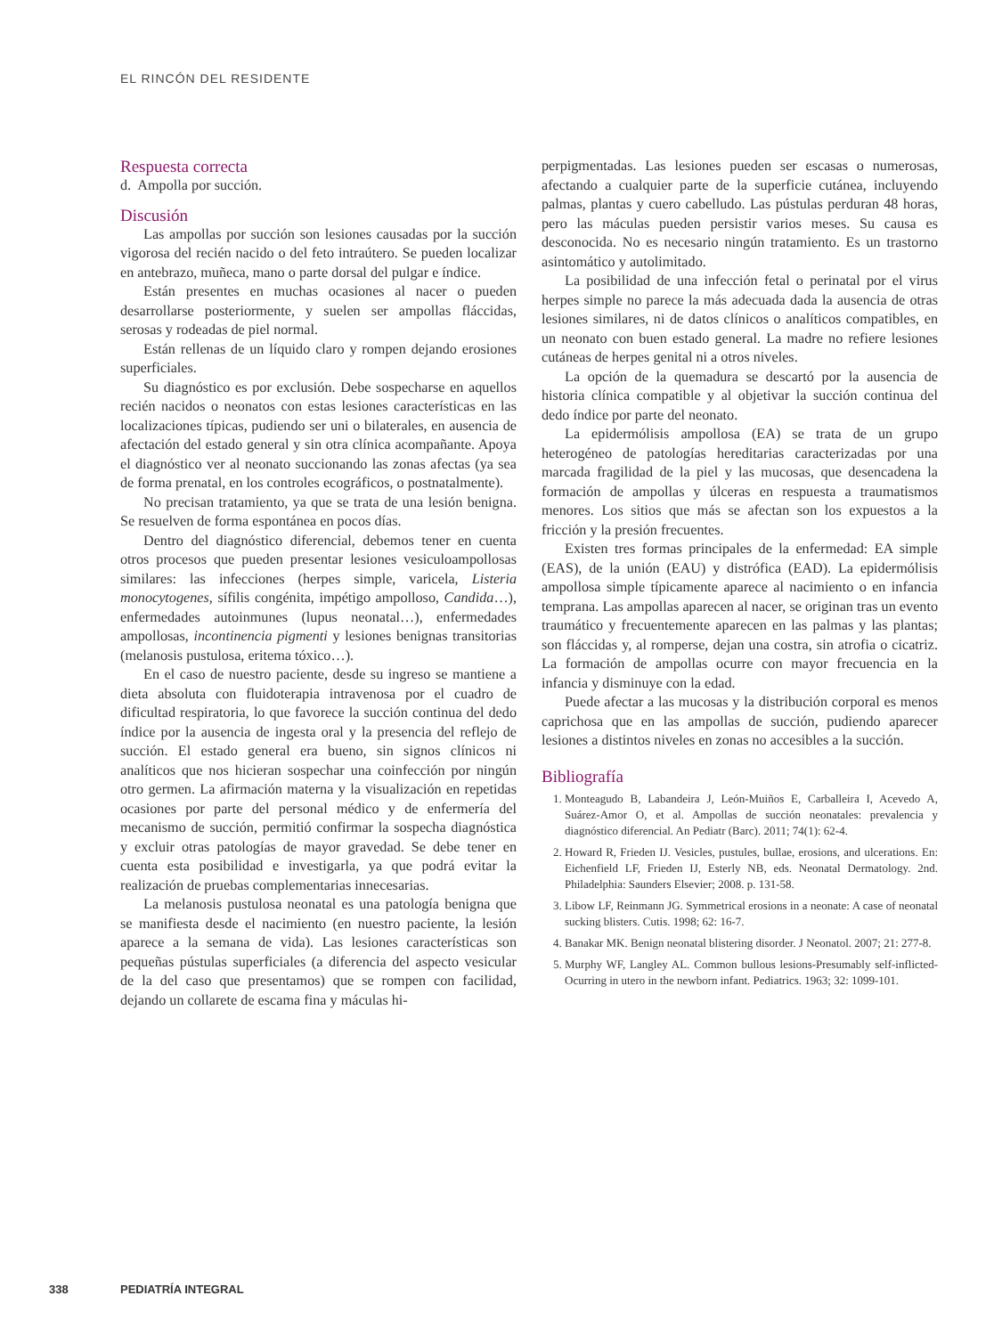EL RINCÓN DEL RESIDENTE
Respuesta correcta
d. Ampolla por succión.
Discusión
Las ampollas por succión son lesiones causadas por la succión vigorosa del recién nacido o del feto intraútero. Se pueden localizar en antebrazo, muñeca, mano o parte dorsal del pulgar e índice.
Están presentes en muchas ocasiones al nacer o pueden desarrollarse posteriormente, y suelen ser ampollas fláccidas, serosas y rodeadas de piel normal.
Están rellenas de un líquido claro y rompen dejando erosiones superficiales.
Su diagnóstico es por exclusión. Debe sospecharse en aquellos recién nacidos o neonatos con estas lesiones características en las localizaciones típicas, pudiendo ser uni o bilaterales, en ausencia de afectación del estado general y sin otra clínica acompañante. Apoya el diagnóstico ver al neonato succionando las zonas afectas (ya sea de forma prenatal, en los controles ecográficos, o postnatalmente).
No precisan tratamiento, ya que se trata de una lesión benigna. Se resuelven de forma espontánea en pocos días.
Dentro del diagnóstico diferencial, debemos tener en cuenta otros procesos que pueden presentar lesiones vesiculoampollosas similares: las infecciones (herpes simple, varicela, Listeria monocytogenes, sífilis congénita, impétigo ampolloso, Candida…), enfermedades autoinmunes (lupus neonatal…), enfermedades ampollosas, incontinencia pigmenti y lesiones benignas transitorias (melanosis pustulosa, eritema tóxico…).
En el caso de nuestro paciente, desde su ingreso se mantiene a dieta absoluta con fluidoterapia intravenosa por el cuadro de dificultad respiratoria, lo que favorece la succión continua del dedo índice por la ausencia de ingesta oral y la presencia del reflejo de succión. El estado general era bueno, sin signos clínicos ni analíticos que nos hicieran sospechar una coinfección por ningún otro germen. La afirmación materna y la visualización en repetidas ocasiones por parte del personal médico y de enfermería del mecanismo de succión, permitió confirmar la sospecha diagnóstica y excluir otras patologías de mayor gravedad. Se debe tener en cuenta esta posibilidad e investigarla, ya que podrá evitar la realización de pruebas complementarias innecesarias.
La melanosis pustulosa neonatal es una patología benigna que se manifiesta desde el nacimiento (en nuestro paciente, la lesión aparece a la semana de vida). Las lesiones características son pequeñas pústulas superficiales (a diferencia del aspecto vesicular de la del caso que presentamos) que se rompen con facilidad, dejando un collarete de escama fina y máculas hi-
perpigmentadas. Las lesiones pueden ser escasas o numerosas, afectando a cualquier parte de la superficie cutánea, incluyendo palmas, plantas y cuero cabelludo. Las pústulas perduran 48 horas, pero las máculas pueden persistir varios meses. Su causa es desconocida. No es necesario ningún tratamiento. Es un trastorno asintomático y autolimitado.
La posibilidad de una infección fetal o perinatal por el virus herpes simple no parece la más adecuada dada la ausencia de otras lesiones similares, ni de datos clínicos o analíticos compatibles, en un neonato con buen estado general. La madre no refiere lesiones cutáneas de herpes genital ni a otros niveles.
La opción de la quemadura se descartó por la ausencia de historia clínica compatible y al objetivar la succión continua del dedo índice por parte del neonato.
La epidermólisis ampollosa (EA) se trata de un grupo heterogéneo de patologías hereditarias caracterizadas por una marcada fragilidad de la piel y las mucosas, que desencadena la formación de ampollas y úlceras en respuesta a traumatismos menores. Los sitios que más se afectan son los expuestos a la fricción y la presión frecuentes.
Existen tres formas principales de la enfermedad: EA simple (EAS), de la unión (EAU) y distrófica (EAD). La epidermólisis ampollosa simple típicamente aparece al nacimiento o en infancia temprana. Las ampollas aparecen al nacer, se originan tras un evento traumático y frecuentemente aparecen en las palmas y las plantas; son fláccidas y, al romperse, dejan una costra, sin atrofia o cicatriz. La formación de ampollas ocurre con mayor frecuencia en la infancia y disminuye con la edad.
Puede afectar a las mucosas y la distribución corporal es menos caprichosa que en las ampollas de succión, pudiendo aparecer lesiones a distintos niveles en zonas no accesibles a la succión.
Bibliografía
1. Monteagudo B, Labandeira J, León-Muiños E, Carballeira I, Acevedo A, Suárez-Amor O, et al. Ampollas de succión neonatales: prevalencia y diagnóstico diferencial. An Pediatr (Barc). 2011; 74(1): 62-4.
2. Howard R, Frieden IJ. Vesicles, pustules, bullae, erosions, and ulcerations. En: Eichenfield LF, Frieden IJ, Esterly NB, eds. Neonatal Dermatology. 2nd. Philadelphia: Saunders Elsevier; 2008. p. 131-58.
3. Libow LF, Reinmann JG. Symmetrical erosions in a neonate: A case of neonatal sucking blisters. Cutis. 1998; 62: 16-7.
4. Banakar MK. Benign neonatal blistering disorder. J Neonatol. 2007; 21: 277-8.
5. Murphy WF, Langley AL. Common bullous lesions-Presumably self-inflicted-Ocurring in utero in the newborn infant. Pediatrics. 1963; 32: 1099-101.
338 PEDIATRÍA INTEGRAL